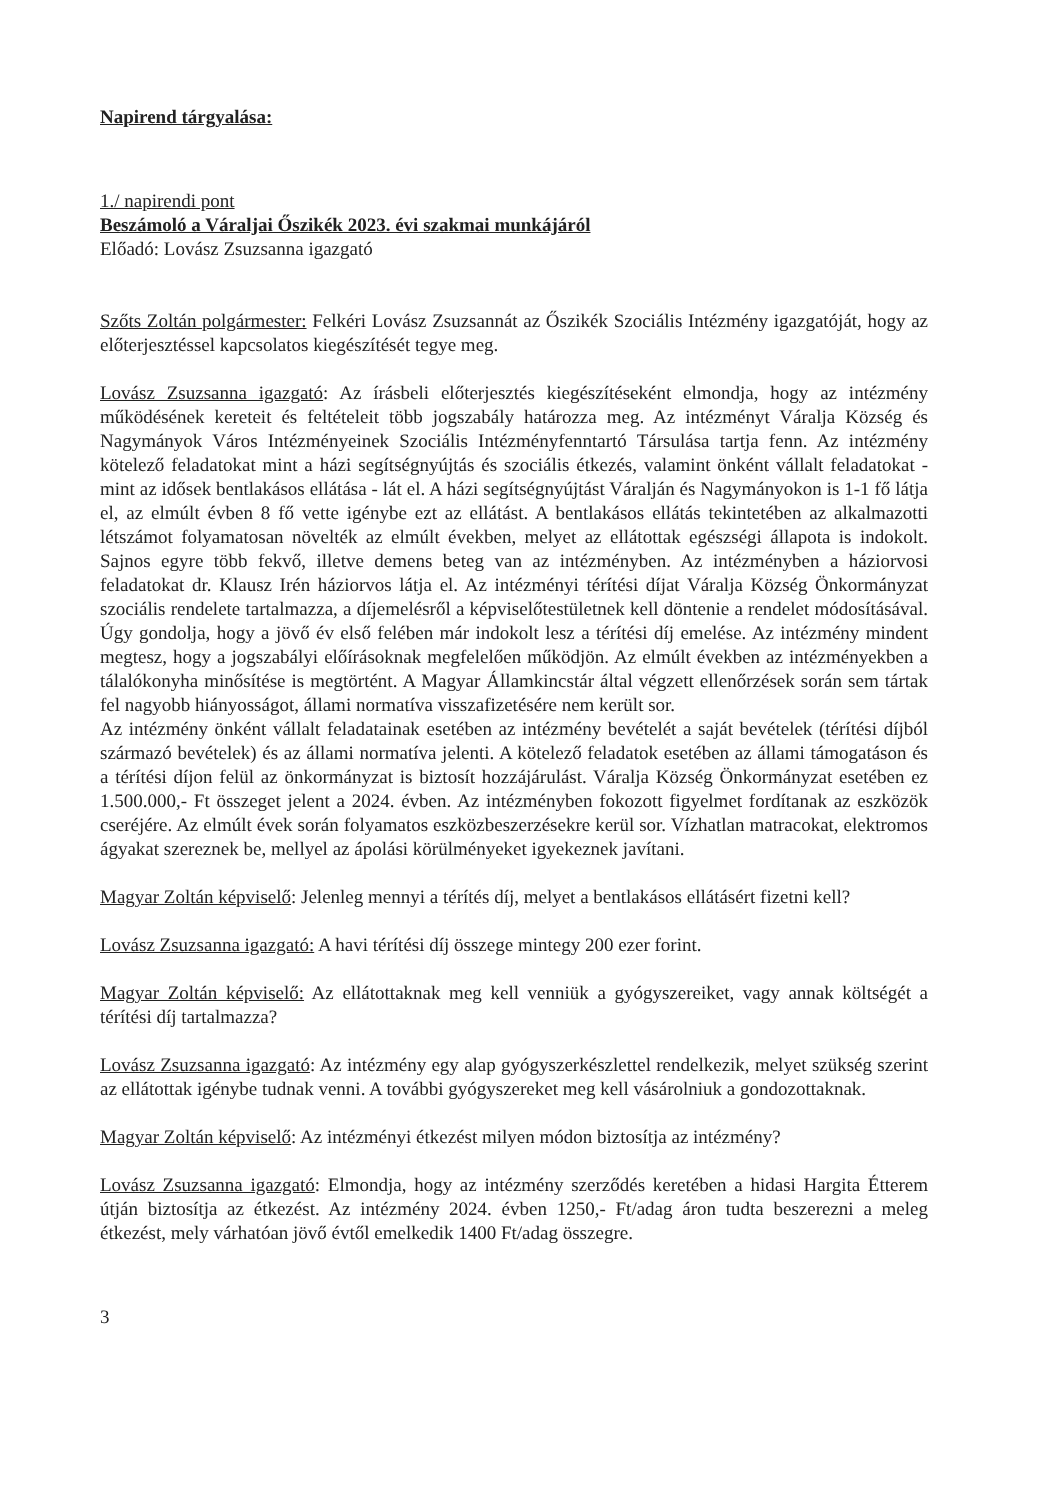Napirend tárgyalása:
1./ napirendi pont
Beszámoló a Váraljai Őszikék 2023. évi szakmai munkájáról
Előadó: Lovász Zsuzsanna igazgató
Szőts Zoltán polgármester: Felkéri Lovász Zsuzsannát az Őszikék Szociális Intézmény igazgatóját, hogy az előterjesztéssel kapcsolatos kiegészítését tegye meg.
Lovász Zsuzsanna igazgató: Az írásbeli előterjesztés kiegészítéseként elmondja, hogy az intézmény működésének kereteit és feltételeit több jogszabály határozza meg. Az intézményt Váralja Község és Nagymányok Város Intézményeinek Szociális Intézményfenntartó Társulása tartja fenn. Az intézmény kötelező feladatokat mint a házi segítségnyújtás és szociális étkezés, valamint önként vállalt feladatokat - mint az idősek bentlakásos ellátása - lát el. A házi segítségnyújtást Váralján és Nagymányokon is 1-1 fő látja el, az elmúlt évben 8 fő vette igénybe ezt az ellátást. A bentlakásos ellátás tekintetében az alkalmazotti létszámot folyamatosan növelték az elmúlt években, melyet az ellátottak egészségi állapota is indokolt. Sajnos egyre több fekvő, illetve demens beteg van az intézményben. Az intézményben a háziorvosi feladatokat dr. Klausz Irén háziorvos látja el. Az intézményi térítési díjat Váralja Község Önkormányzat szociális rendelete tartalmazza, a díjemelésről a képviselőtestületnek kell döntenie a rendelet módosításával. Úgy gondolja, hogy a jövő év első felében már indokolt lesz a térítési díj emelése. Az intézmény mindent megtesz, hogy a jogszabályi előírásoknak megfelelően működjön. Az elmúlt években az intézményekben a tálalókonyha minősítése is megtörtént. A Magyar Államkincstár által végzett ellenőrzések során sem tártak fel nagyobb hiányosságot, állami normatíva visszafizetésére nem került sor.
Az intézmény önként vállalt feladatainak esetében az intézmény bevételét a saját bevételek (térítési díjból származó bevételek) és az állami normatíva jelenti. A kötelező feladatok esetében az állami támogatáson és a térítési díjon felül az önkormányzat is biztosít hozzájárulást. Váralja Község Önkormányzat esetében ez 1.500.000,- Ft összeget jelent a 2024. évben. Az intézményben fokozott figyelmet fordítanak az eszközök cseréjére. Az elmúlt évek során folyamatos eszközbeszerzésekre kerül sor. Vízhatlan matracokat, elektromos ágyakat szereznek be, mellyel az ápolási körülményeket igyekeznek javítani.
Magyar Zoltán képviselő: Jelenleg mennyi a térítés díj, melyet a bentlakásos ellátásért fizetni kell?
Lovász Zsuzsanna igazgató: A havi térítési díj összege mintegy 200 ezer forint.
Magyar Zoltán képviselő: Az ellátottaknak meg kell venniük a gyógyszereiket, vagy annak költségét a térítési díj tartalmazza?
Lovász Zsuzsanna igazgató: Az intézmény egy alap gyógyszerkészlettel rendelkezik, melyet szükség szerint az ellátottak igénybe tudnak venni. A további gyógyszereket meg kell vásárolniuk a gondozottaknak.
Magyar Zoltán képviselő: Az intézményi étkezést milyen módon biztosítja az intézmény?
Lovász Zsuzsanna igazgató: Elmondja, hogy az intézmény szerződés keretében a hidasi Hargita Étterem útján biztosítja az étkezést. Az intézmény 2024. évben 1250,- Ft/adag áron tudta beszerezni a meleg étkezést, mely várhatóan jövő évtől emelkedik 1400 Ft/adag összegre.
3